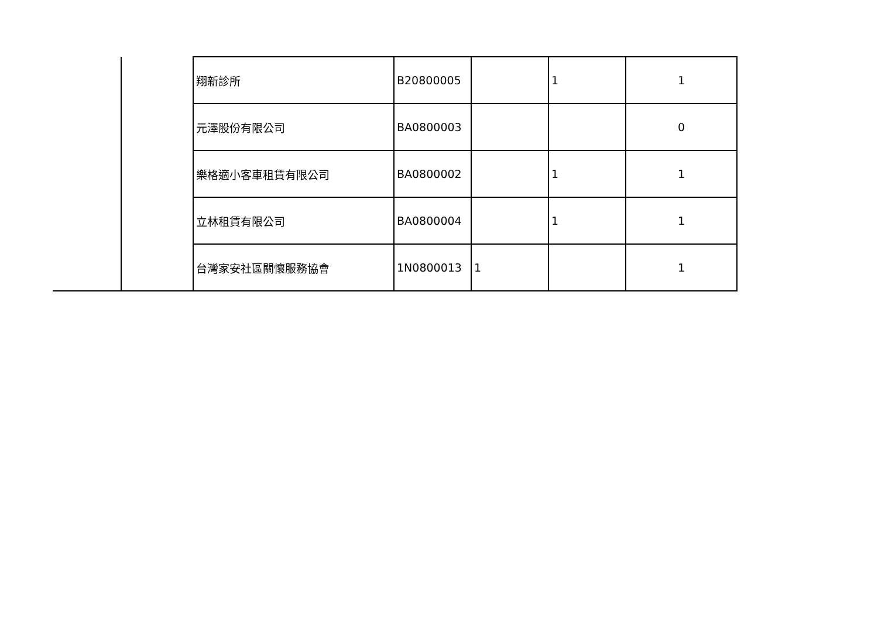| | | 翔新診所 | B20800005 | | 1 | 1 |
| | | 元澤股份有限公司 | BA0800003 | | | 0 |
| | | 樂格適小客車租賃有限公司 | BA0800002 | | 1 | 1 |
| | | 立林租賃有限公司 | BA0800004 | | 1 | 1 |
| | | 台灣家安社區關懷服務協會 | 1N0800013 | 1 | | 1 |